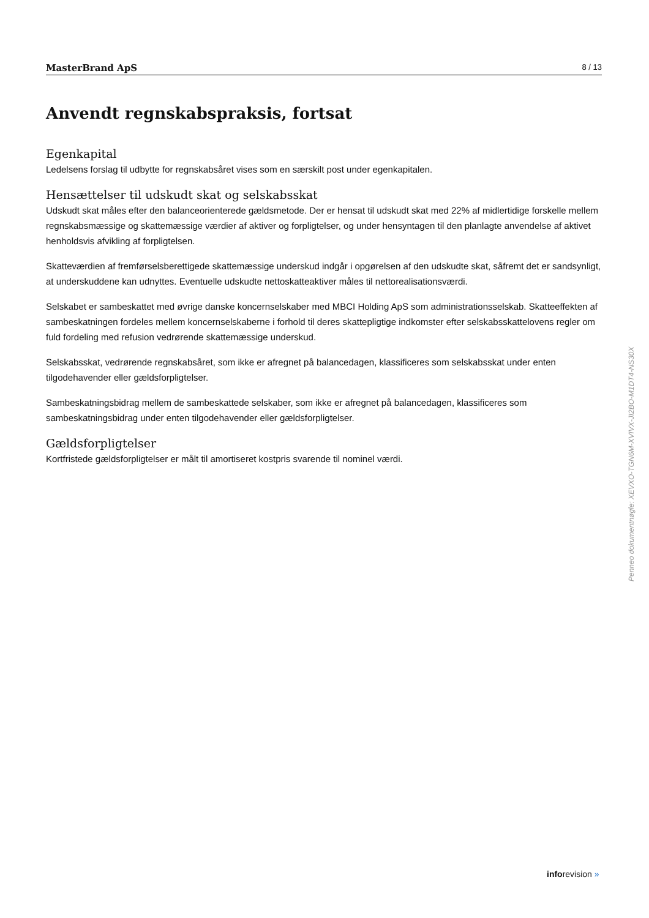MasterBrand ApS 8 / 13
Anvendt regnskabspraksis, fortsat
Egenkapital
Ledelsens forslag til udbytte for regnskabsåret vises som en særskilt post under egenkapitalen.
Hensættelser til udskudt skat og selskabsskat
Udskudt skat måles efter den balanceorienterede gældsmetode. Der er hensat til udskudt skat med 22% af midlertidige forskelle mellem regnskabsmæssige og skattemæssige værdier af aktiver og forpligtelser, og under hensyntagen til den planlagte anvendelse af aktivet henholdsvis afvikling af forpligtelsen.
Skatteværdien af fremførselsberettigede skattemæssige underskud indgår i opgørelsen af den udskudte skat, såfremt det er sandsynligt, at underskuddene kan udnyttes. Eventuelle udskudte nettoskatteaktiver måles til nettorealisationsværdi.
Selskabet er sambeskattet med øvrige danske koncernselskaber med MBCI Holding ApS som administrationsselskab. Skatteeffekten af sambeskatningen fordeles mellem koncernselskaberne i forhold til deres skattepligtige indkomster efter selskabsskattelovens regler om fuld fordeling med refusion vedrørende skattemæssige underskud.
Selskabsskat, vedrørende regnskabsåret, som ikke er afregnet på balancedagen, klassificeres som selskabsskat under enten tilgodehavender eller gældsforpligtelser.
Sambeskatningsbidrag mellem de sambeskattede selskaber, som ikke er afregnet på balancedagen, klassificeres som sambeskatningsbidrag under enten tilgodehavender eller gældsforpligtelser.
Gældsforpligtelser
Kortfristede gældsforpligtelser er målt til amortiseret kostpris svarende til nominel værdi.
Penneo dokumentnøgle: XEVXO-TGN6M-XVIVX-JI2BO-M1DT4-NS30X
inforevision »